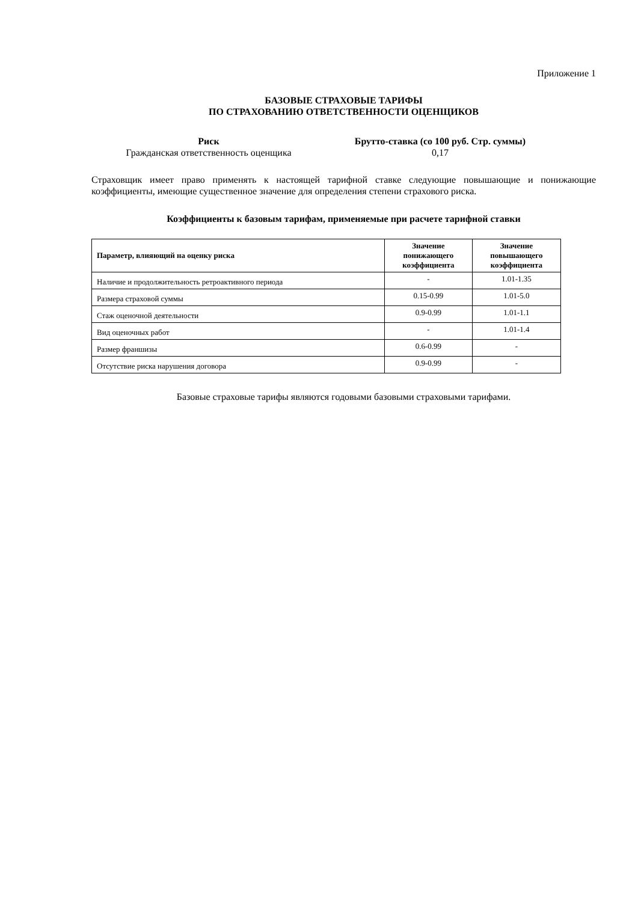Приложение 1
БАЗОВЫЕ СТРАХОВЫЕ ТАРИФЫ
ПО СТРАХОВАНИЮ ОТВЕТСТВЕННОСТИ ОЦЕНЩИКОВ
Риск
Гражданская ответственность оценщика
Брутто-ставка (со 100 руб. Стр. суммы)
0,17
Страховщик имеет право применять к настоящей тарифной ставке следующие повышающие и понижающие коэффициенты, имеющие существенное значение для определения степени страхового риска.
Коэффициенты к базовым тарифам, применяемые при расчете тарифной ставки
| Параметр, влияющий на оценку риска | Значение понижающего коэффициента | Значение повышающего коэффициента |
| --- | --- | --- |
| Наличие и продолжительность ретроактивного периода | - | 1.01-1.35 |
| Размера страховой суммы | 0.15-0.99 | 1.01-5.0 |
| Стаж оценочной деятельности | 0.9-0.99 | 1.01-1.1 |
| Вид оценочных работ | - | 1.01-1.4 |
| Размер франшизы | 0.6-0.99 | - |
| Отсутствие риска нарушения договора | 0.9-0.99 | - |
Базовые страховые тарифы являются годовыми базовыми страховыми тарифами.